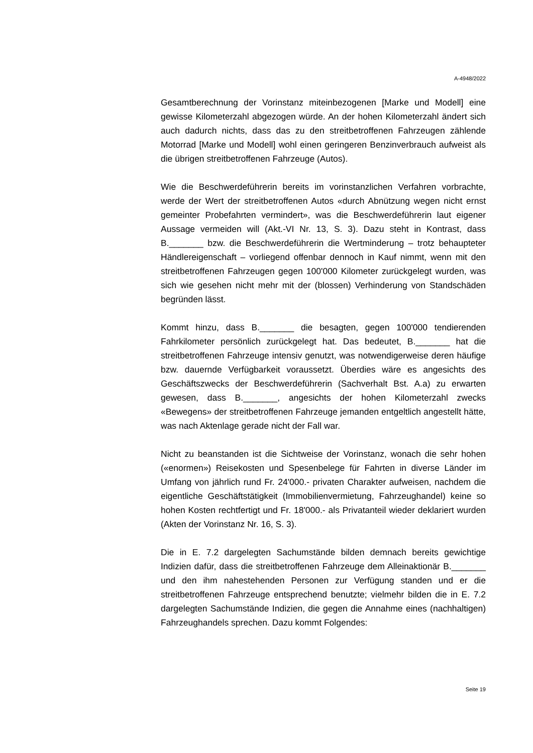A-4948/2022
Gesamtberechnung der Vorinstanz miteinbezogenen [Marke und Modell] eine gewisse Kilometerzahl abgezogen würde. An der hohen Kilometerzahl ändert sich auch dadurch nichts, dass das zu den streitbetroffenen Fahrzeugen zählende Motorrad [Marke und Modell] wohl einen geringeren Benzinverbrauch aufweist als die übrigen streitbetroffenen Fahrzeuge (Autos).
Wie die Beschwerdeführerin bereits im vorinstanzlichen Verfahren vorbrachte, werde der Wert der streitbetroffenen Autos «durch Abnützung wegen nicht ernst gemeinter Probefahrten vermindert», was die Beschwerdeführerin laut eigener Aussage vermeiden will (Akt.-VI Nr. 13, S. 3). Dazu steht in Kontrast, dass B._______ bzw. die Beschwerdeführerin die Wertminderung – trotz behaupteter Händlereigenschaft – vorliegend offenbar dennoch in Kauf nimmt, wenn mit den streitbetroffenen Fahrzeugen gegen 100'000 Kilometer zurückgelegt wurden, was sich wie gesehen nicht mehr mit der (blossen) Verhinderung von Standschäden begründen lässt.
Kommt hinzu, dass B._______ die besagten, gegen 100'000 tendierenden Fahrkilometer persönlich zurückgelegt hat. Das bedeutet, B._______ hat die streitbetroffenen Fahrzeuge intensiv genutzt, was notwendigerweise deren häufige bzw. dauernde Verfügbarkeit voraussetzt. Überdies wäre es angesichts des Geschäftszwecks der Beschwerdeführerin (Sachverhalt Bst. A.a) zu erwarten gewesen, dass B._______, angesichts der hohen Kilometerzahl zwecks «Bewegens» der streitbetroffenen Fahrzeuge jemanden entgeltlich angestellt hätte, was nach Aktenlage gerade nicht der Fall war.
Nicht zu beanstanden ist die Sichtweise der Vorinstanz, wonach die sehr hohen («enormen») Reisekosten und Spesenbelege für Fahrten in diverse Länder im Umfang von jährlich rund Fr. 24'000.- privaten Charakter aufweisen, nachdem die eigentliche Geschäftstätigkeit (Immobilienvermietung, Fahrzeughandel) keine so hohen Kosten rechtfertigt und Fr. 18'000.- als Privatanteil wieder deklariert wurden (Akten der Vorinstanz Nr. 16, S. 3).
Die in E. 7.2 dargelegten Sachumstände bilden demnach bereits gewichtige Indizien dafür, dass die streitbetroffenen Fahrzeuge dem Alleinaktionär B._______ und den ihm nahestehenden Personen zur Verfügung standen und er die streitbetroffenen Fahrzeuge entsprechend benutzte; vielmehr bilden die in E. 7.2 dargelegten Sachumstände Indizien, die gegen die Annahme eines (nachhaltigen) Fahrzeughandels sprechen. Dazu kommt Folgendes:
Seite 19